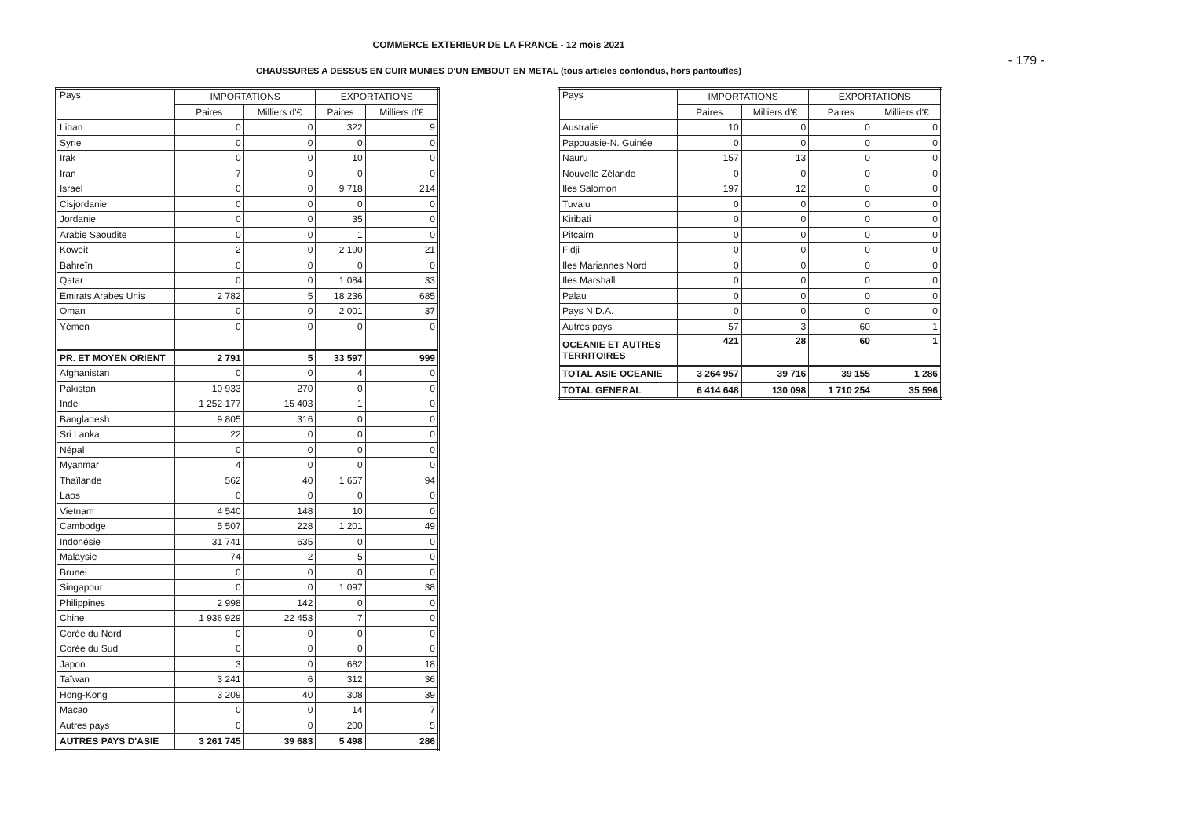COMMERCE EXTERIEUR DE LA FRANCE - 12 mois 2021
- 179 -
CHAUSSURES A DESSUS EN CUIR MUNIES D'UN EMBOUT EN METAL (tous articles confondus, hors pantoufles)
| Pays | IMPORTATIONS | | EXPORTATIONS | |
| --- | --- | --- | --- | --- |
| | Paires | Milliers d'€ | Paires | Milliers d'€ |
| Liban | 0 | 0 | 322 | 9 |
| Syrie | 0 | 0 | 0 | 0 |
| Irak | 0 | 0 | 10 | 0 |
| Iran | 7 | 0 | 0 | 0 |
| Israel | 0 | 0 | 9 718 | 214 |
| Cisjordanie | 0 | 0 | 0 | 0 |
| Jordanie | 0 | 0 | 35 | 0 |
| Arabie Saoudite | 0 | 0 | 1 | 0 |
| Koweit | 2 | 0 | 2 190 | 21 |
| Bahreïn | 0 | 0 | 0 | 0 |
| Qatar | 0 | 0 | 1 084 | 33 |
| Emirats Arabes Unis | 2 782 | 5 | 18 236 | 685 |
| Oman | 0 | 0 | 2 001 | 37 |
| Yémen | 0 | 0 | 0 | 0 |
| PR. ET MOYEN ORIENT | 2 791 | 5 | 33 597 | 999 |
| Afghanistan | 0 | 0 | 4 | 0 |
| Pakistan | 10 933 | 270 | 0 | 0 |
| Inde | 1 252 177 | 15 403 | 1 | 0 |
| Bangladesh | 9 805 | 316 | 0 | 0 |
| Sri Lanka | 22 | 0 | 0 | 0 |
| Népal | 0 | 0 | 0 | 0 |
| Myanmar | 4 | 0 | 0 | 0 |
| Thaïlande | 562 | 40 | 1 657 | 94 |
| Laos | 0 | 0 | 0 | 0 |
| Vietnam | 4 540 | 148 | 10 | 0 |
| Cambodge | 5 507 | 228 | 1 201 | 49 |
| Indonésie | 31 741 | 635 | 0 | 0 |
| Malaysie | 74 | 2 | 5 | 0 |
| Brunei | 0 | 0 | 0 | 0 |
| Singapour | 0 | 0 | 1 097 | 38 |
| Philippines | 2 998 | 142 | 0 | 0 |
| Chine | 1 936 929 | 22 453 | 7 | 0 |
| Corée du Nord | 0 | 0 | 0 | 0 |
| Corée du Sud | 0 | 0 | 0 | 0 |
| Japon | 3 | 0 | 682 | 18 |
| Taïwan | 3 241 | 6 | 312 | 36 |
| Hong-Kong | 3 209 | 40 | 308 | 39 |
| Macao | 0 | 0 | 14 | 7 |
| Autres pays | 0 | 0 | 200 | 5 |
| AUTRES PAYS D'ASIE | 3 261 745 | 39 683 | 5 498 | 286 |
| Pays | IMPORTATIONS | | EXPORTATIONS | |
| --- | --- | --- | --- | --- |
| | Paires | Milliers d'€ | Paires | Milliers d'€ |
| Australie | 10 | 0 | 0 | 0 |
| Papouasie-N. Guinée | 0 | 0 | 0 | 0 |
| Nauru | 157 | 13 | 0 | 0 |
| Nouvelle Zélande | 0 | 0 | 0 | 0 |
| Iles Salomon | 197 | 12 | 0 | 0 |
| Tuvalu | 0 | 0 | 0 | 0 |
| Kiribati | 0 | 0 | 0 | 0 |
| Pitcairn | 0 | 0 | 0 | 0 |
| Fidji | 0 | 0 | 0 | 0 |
| Iles Mariannes Nord | 0 | 0 | 0 | 0 |
| Iles Marshall | 0 | 0 | 0 | 0 |
| Palau | 0 | 0 | 0 | 0 |
| Pays N.D.A. | 0 | 0 | 0 | 0 |
| Autres pays | 57 | 3 | 60 | 1 |
| OCEANIE ET AUTRES TERRITOIRES | 421 | 28 | 60 | 1 |
| TOTAL ASIE OCEANIE | 3 264 957 | 39 716 | 39 155 | 1 286 |
| TOTAL GENERAL | 6 414 648 | 130 098 | 1 710 254 | 35 596 |